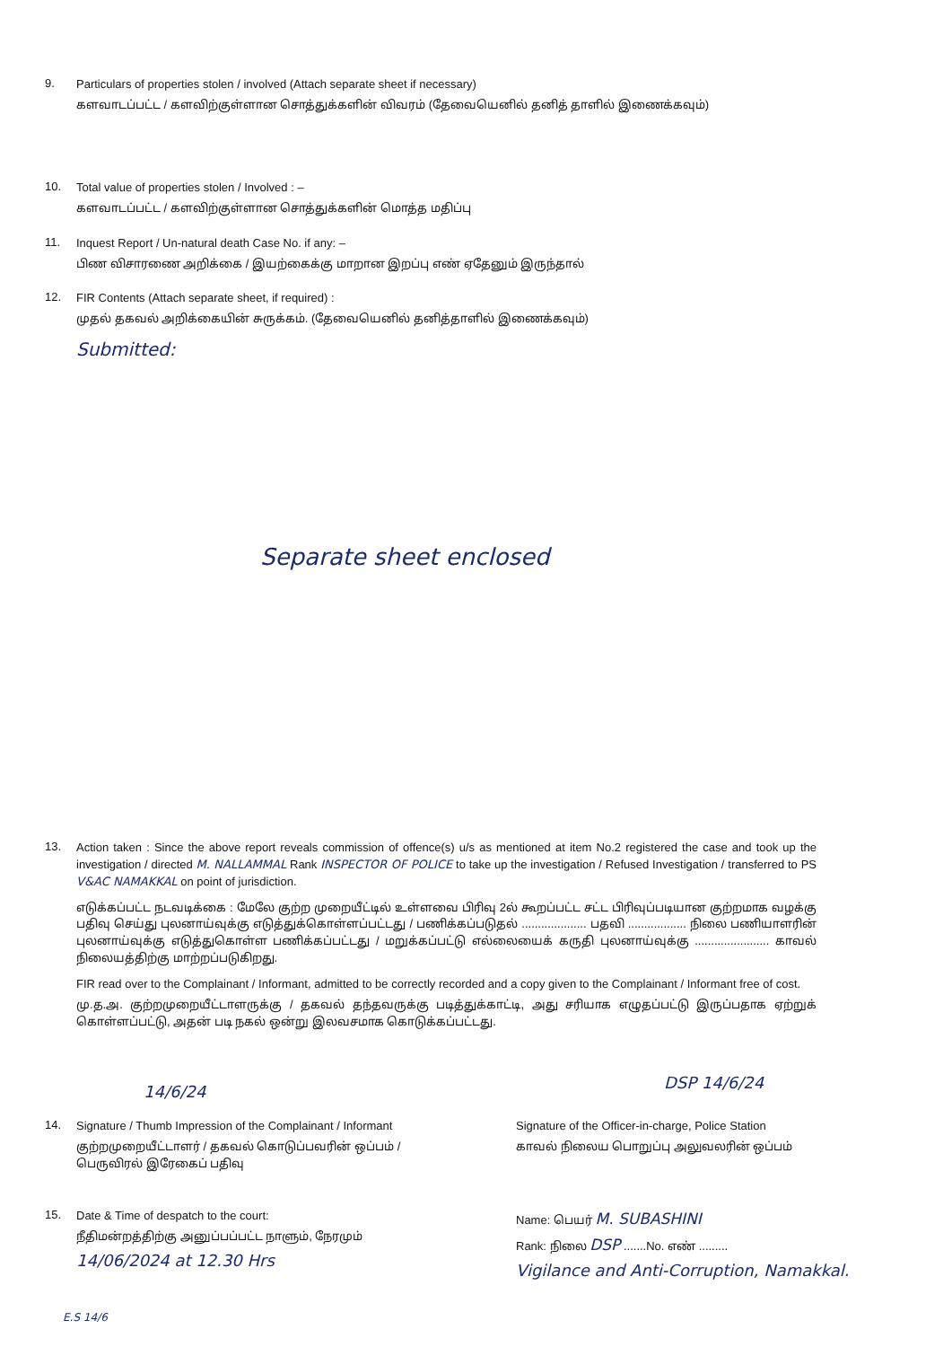9.
Particulars of properties stolen / involved (Attach separate sheet if necessary)
களவாடப்பட்ட / களவிற்குள்ளான சொத்துக்களின் விவரம் (தேவையெனில் தனித் தாளில் இணைக்கவும்)
10.
Total value of properties stolen / Involved : –
களவாடப்பட்ட / களவிற்குள்ளான சொத்துக்களின் மொத்த மதிப்பு
11.
Inquest Report / Un-natural death Case No. if any: –
பிண விசாரணை அறிக்கை / இயற்கைக்கு மாறான இறப்பு எண் ஏதேனும் இருந்தால்
12.
FIR Contents (Attach separate sheet, if required) :
முதல் தகவல் அறிக்கையின் சுருக்கம். (தேவையெனில் தனித்தாளில் இணைக்கவும்)
Submitted:
Separate sheet enclosed
13.
Action taken : Since the above report reveals commission of offence(s) u/s as mentioned at item No.2 registered the case and took up the investigation / directed M. NALLAMMAL Rank INSPECTOR OF POLICE to take up the investigation / Refused Investigation / transferred to PS V&AC NAMAKKAL on point of jurisdiction.
எடுக்கப்பட்ட நடவடிக்கை : மேலே குற்ற முறையீட்டில் உள்ளவை பிரிவு 2ல் கூறப்பட்ட சட்ட பிரிவுப்படியான குற்றமாக வழக்கு பதிவு செய்து புலனாய்வுக்கு எடுத்துக்கொள்ளப்பட்டது / பணிக்கப்படுதல் .................... பதவி .................. நிலை பணியாளரின் புலனாய்வுக்கு எடுத்துகொள்ள பணிக்கப்பட்டது / மறுக்கப்பட்டு எல்லையைக் கருதி புலனாய்வுக்கு ....................... காவல் நிலையத்திற்கு மாற்றப்படுகிறது.
FIR read over to the Complainant / Informant, admitted to be correctly recorded and a copy given to the Complainant / Informant free of cost.
மு.த.அ. குற்றமுறையீட்டாளருக்கு / தகவல் தந்தவருக்கு படித்துக்காட்டி, அது சரியாக எழுதப்பட்டு இருப்பதாக ஏற்றுக் கொள்ளப்பட்டு, அதன் படி நகல் ஒன்று இலவசமாக கொடுக்கப்பட்டது.
14/6/24 DSP 14/6/24
14.
Signature / Thumb Impression of the Complainant / Informant
குற்றமுறையீட்டாளர் / தகவல் கொடுப்பவரின் ஒப்பம் /
பெருவிரல் இரேகைப் பதிவு
Signature of the Officer-in-charge, Police Station
காவல் நிலைய பொறுப்பு அலுவலரின் ஒப்பம்
15.
Date & Time of despatch to the court:
நீதிமன்றத்திற்கு அனுப்பப்பட்ட நாளும், நேரமும்
14/06/2024 at 12.30 Hrs
Name: பெயர் M. SUBASHINI
Rank: நிலை DSP .......No. எண் .........
Vigilance and Anti-Corruption, Namakkal.
E.S 14/6